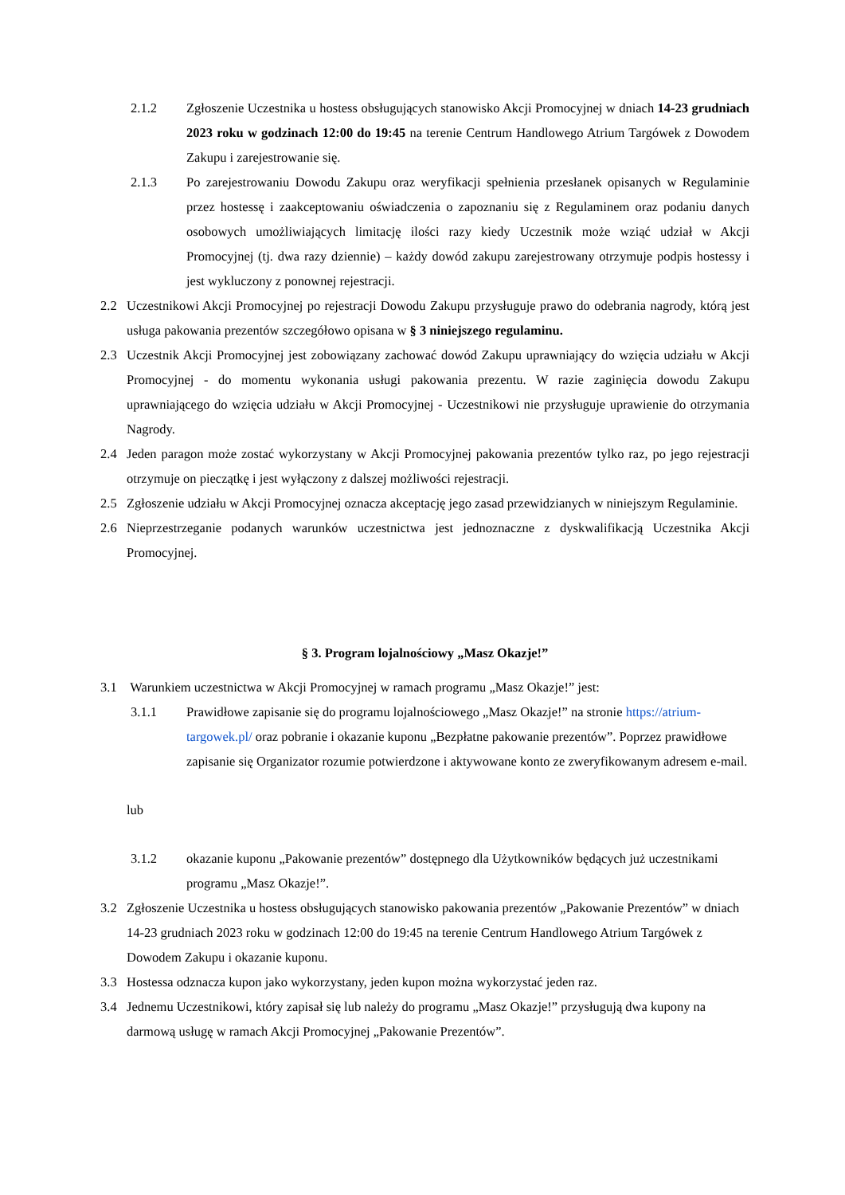2.1.2 Zgłoszenie Uczestnika u hostess obsługujących stanowisko Akcji Promocyjnej w dniach 14-23 grudniach 2023 roku w godzinach 12:00 do 19:45 na terenie Centrum Handlowego Atrium Targówek z Dowodem Zakupu i zarejestrowanie się.
2.1.3 Po zarejestrowaniu Dowodu Zakupu oraz weryfikacji spełnienia przesłanek opisanych w Regulaminie przez hostessę i zaakceptowaniu oświadczenia o zapoznaniu się z Regulaminem oraz podaniu danych osobowych umożliwiających limitację ilości razy kiedy Uczestnik może wziąć udział w Akcji Promocyjnej (tj. dwa razy dziennie) – każdy dowód zakupu zarejestrowany otrzymuje podpis hostessy i jest wykluczony z ponownej rejestracji.
2.2 Uczestnikowi Akcji Promocyjnej po rejestracji Dowodu Zakupu przysługuje prawo do odebrania nagrody, którą jest usługa pakowania prezentów szczegółowo opisana w § 3 niniejszego regulaminu.
2.3 Uczestnik Akcji Promocyjnej jest zobowiązany zachować dowód Zakupu uprawniający do wzięcia udziału w Akcji Promocyjnej - do momentu wykonania usługi pakowania prezentu. W razie zaginięcia dowodu Zakupu uprawniającego do wzięcia udziału w Akcji Promocyjnej - Uczestnikowi nie przysługuje uprawienie do otrzymania Nagrody.
2.4 Jeden paragon może zostać wykorzystany w Akcji Promocyjnej pakowania prezentów tylko raz, po jego rejestracji otrzymuje on pieczątkę i jest wyłączony z dalszej możliwości rejestracji.
2.5 Zgłoszenie udziału w Akcji Promocyjnej oznacza akceptację jego zasad przewidzianych w niniejszym Regulaminie.
2.6 Nieprzestrzeganie podanych warunków uczestnictwa jest jednoznaczne z dyskwalifikacją Uczestnika Akcji Promocyjnej.
§ 3. Program lojalnościowy „Masz Okazje!”
3.1 Warunkiem uczestnictwa w Akcji Promocyjnej w ramach programu „Masz Okazje!” jest:
3.1.1 Prawidłowe zapisanie się do programu lojalnościowego „Masz Okazje!” na stronie https://atrium-targowek.pl/ oraz pobranie i okazanie kuponu „Bezpłatne pakowanie prezentów”. Poprzez prawidłowe zapisanie się Organizator rozumie potwierdzone i aktywowane konto ze zweryfikowanym adresem e-mail.
lub
3.1.2 okazanie kuponu „Pakowanie prezentów” dostępnego dla Użytkowników będących już uczestnikami programu „Masz Okazje!”.
3.2 Zgłoszenie Uczestnika u hostess obsługujących stanowisko pakowania prezentów „Pakowanie Prezentów” w dniach 14-23 grudniach 2023 roku w godzinach 12:00 do 19:45 na terenie Centrum Handlowego Atrium Targówek z Dowodem Zakupu i okazanie kuponu.
3.3 Hostessa odznacza kupon jako wykorzystany, jeden kupon można wykorzystać jeden raz.
3.4 Jednemu Uczestnikowi, który zapisał się lub należy do programu „Masz Okazje!” przysługują dwa kupony na darmową usługę w ramach Akcji Promocyjnej „Pakowanie Prezentów”.